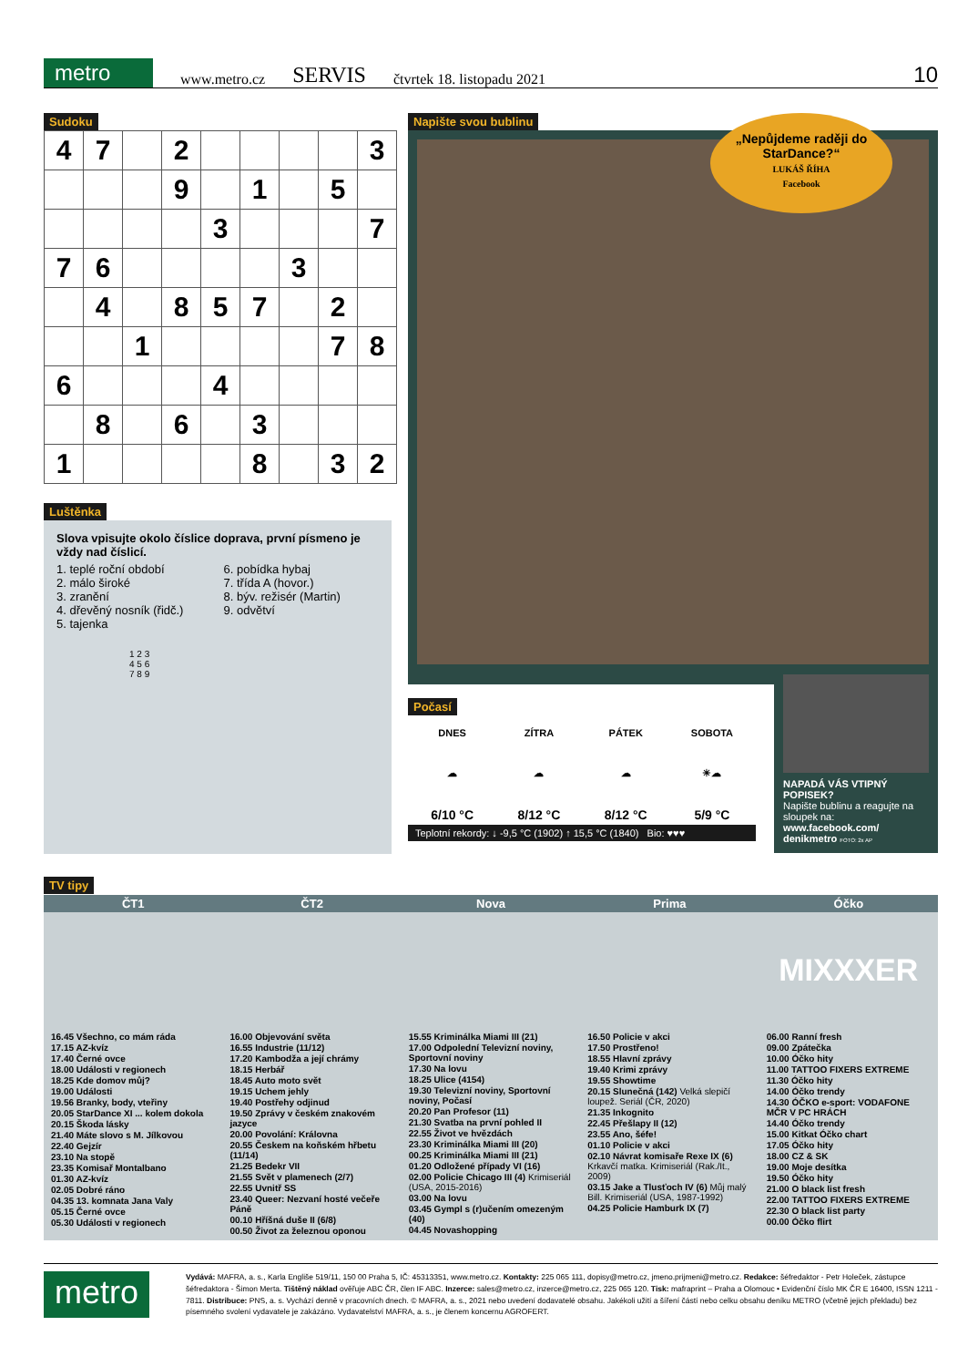metro www.metro.cz SERVIS čtvrtek 18. listopadu 2021 10
Sudoku
| 4 | 7 | | 2 | | | | | 3 |
| | | | 9 | | 1 | | 5 | |
| | | | | 3 | | | | 7 |
| 7 | 6 | | | | | 3 | | |
| | 4 | | 8 | 5 | 7 | | 2 | |
| | | 1 | | | | | 7 | 8 |
| 6 | | | | 4 | | | | |
| | 8 | | 6 | | 3 | | | |
| 1 | | | | | 8 | | 3 | 2 |
Luštěnka
Slova vpisujte okolo číslice doprava, první písmeno je vždy nad číslicí.
1. teplé roční období
2. málo široké
3. zranění
4. dřevěný nosník (řidč.)
5. tajenka
6. pobídka hybaj
7. třída A (hovor.)
8. býv. režisér (Martin)
9. odvětví
1 2 3
4 5 6
7 8 9
Napište svou bublinu
„Nepůjdeme raději do StarDance?“
LUKÁŠ ŘÍHA
Facebook
Počasí
| DNES | ZÍTRA | PÁTEK | SOBOTA |
| --- | --- | --- | --- |
| ☁ | ☁ | ☁ | ☀☁ |
| 6/10 °C | 8/12 °C | 8/12 °C | 5/9 °C |
Teplotní rekordy: ↓ -9,5 °C (1902) ↑ 15,5 °C (1840) Bio: ♥♥♥
NAPADÁ VÁS VTIPNÝ POPISEK?
Napište bublinu a reagujte na sloupek na: www.facebook.com/ denikmetro FOTO: 2x AP
TV tipy
ČT1
16.45 Všechno, co mám ráda
17.15 AZ-kvíz
17.40 Černé ovce
18.00 Události v regionech
18.25 Kde domov můj?
19.00 Události
19.56 Branky, body, vteřiny
20.05 StarDance XI ... kolem dokola
20.15 Škoda lásky
21.40 Máte slovo s M. Jílkovou
22.40 Gejzír
23.10 Na stopě
23.35 Komisař Montalbano
01.30 AZ-kvíz
02.05 Dobré ráno
04.35 13. komnata Jana Valy
05.15 Černé ovce
05.30 Události v regionech
ČT2
16.00 Objevování světa
16.55 Industrie (11/12)
17.20 Kambodža a její chrámy
18.15 Herbář
18.45 Auto moto svět
19.15 Uchem jehly
19.40 Postřehy odjinud
19.50 Zprávy v českém znakovém jazyce
20.00 Povolání: Královna
20.55 Českem na koňském hřbetu (11/14)
21.25 Bedekr VII
21.55 Svět v plamenech (2/7)
22.55 Uvnitř SS
23.40 Queer: Nezvaní hosté večeře Páně
00.10 Hříšná duše II (6/8)
00.50 Život za železnou oponou
Nova
15.55 Kriminálka Miami III (21)
17.00 Odpolední Televizní noviny, Sportovní noviny
17.30 Na lovu
18.25 Ulice (4154)
19.30 Televizní noviny, Sportovní noviny, Počasí
20.20 Pan Profesor (11)
21.30 Svatba na první pohled II
22.55 Život ve hvězdách
23.30 Kriminálka Miami III (20)
00.25 Kriminálka Miami III (21)
01.20 Odložené případy VI (16)
02.00 Policie Chicago III (4) Krimiseriál (USA, 2015-2016)
03.00 Na lovu
03.45 Gympl s (r)učením omezeným (40)
04.45 Novashopping
Prima
16.50 Policie v akci
17.50 Prostřeno!
18.55 Hlavní zprávy
19.40 Krimi zprávy
19.55 Showtime
20.15 Slunečná (142) Velká slepičí loupež. Seriál (ČR, 2020)
21.35 Inkognito
22.45 Přešlapy II (12)
23.55 Ano, šéfe!
01.10 Policie v akci
02.10 Návrat komisaře Rexe IX (6) Krkavčí matka. Krimiseriál (Rak./It., 2009)
03.15 Jake a Tlusťoch IV (6) Můj malý Bill. Krimiseriál (USA, 1987-1992)
04.25 Policie Hamburk IX (7)
Óčko
MIXXXER
06.00 Ranní fresh
09.00 Zpátečka
10.00 Óčko hity
11.00 TATTOO FIXERS EXTREME
11.30 Óčko hity
14.00 Óčko trendy
14.30 ÓČKO e-sport: VODAFONE MČR V PC HRÁCH
14.40 Óčko trendy
15.00 Kitkat Óčko chart
17.05 Óčko hity
18.00 CZ & SK
19.00 Moje desítka
19.50 Óčko hity
21.00 O black list fresh
22.00 TATTOO FIXERS EXTREME
22.30 O black list party
00.00 Óčko flirt
metro
Vydává: MAFRA, a. s., Karla Engliše 519/11, 150 00 Praha 5, IČ: 45313351, www.metro.cz. Kontakty: 225 065 111, dopisy@metro.cz, jmeno.prijmeni@metro.cz. Redakce: šéfredaktor - Petr Holeček, zástupce šéfredaktora - Šimon Merta. Tištěný náklad ověřuje ABC ČR, člen IF ABC. Inzerce: sales@metro.cz, inzerce@metro.cz, 225 065 120. Tisk: mafraprint – Praha a Olomouc • Evidenční číslo MK ČR E 16400, ISSN 1211 - 7811. Distribuce: PNS, a. s. Vychází denně v pracovních dnech. © MAFRA, a. s., 2021 nebo uvedení dodavatelé obsahu. Jakékoli užití a šíření částí nebo celku obsahu deníku METRO (včetně jejich překladu) bez písemného svolení vydavatele je zakázáno. Vydavatelství MAFRA, a. s., je členem koncernu AGROFERT.